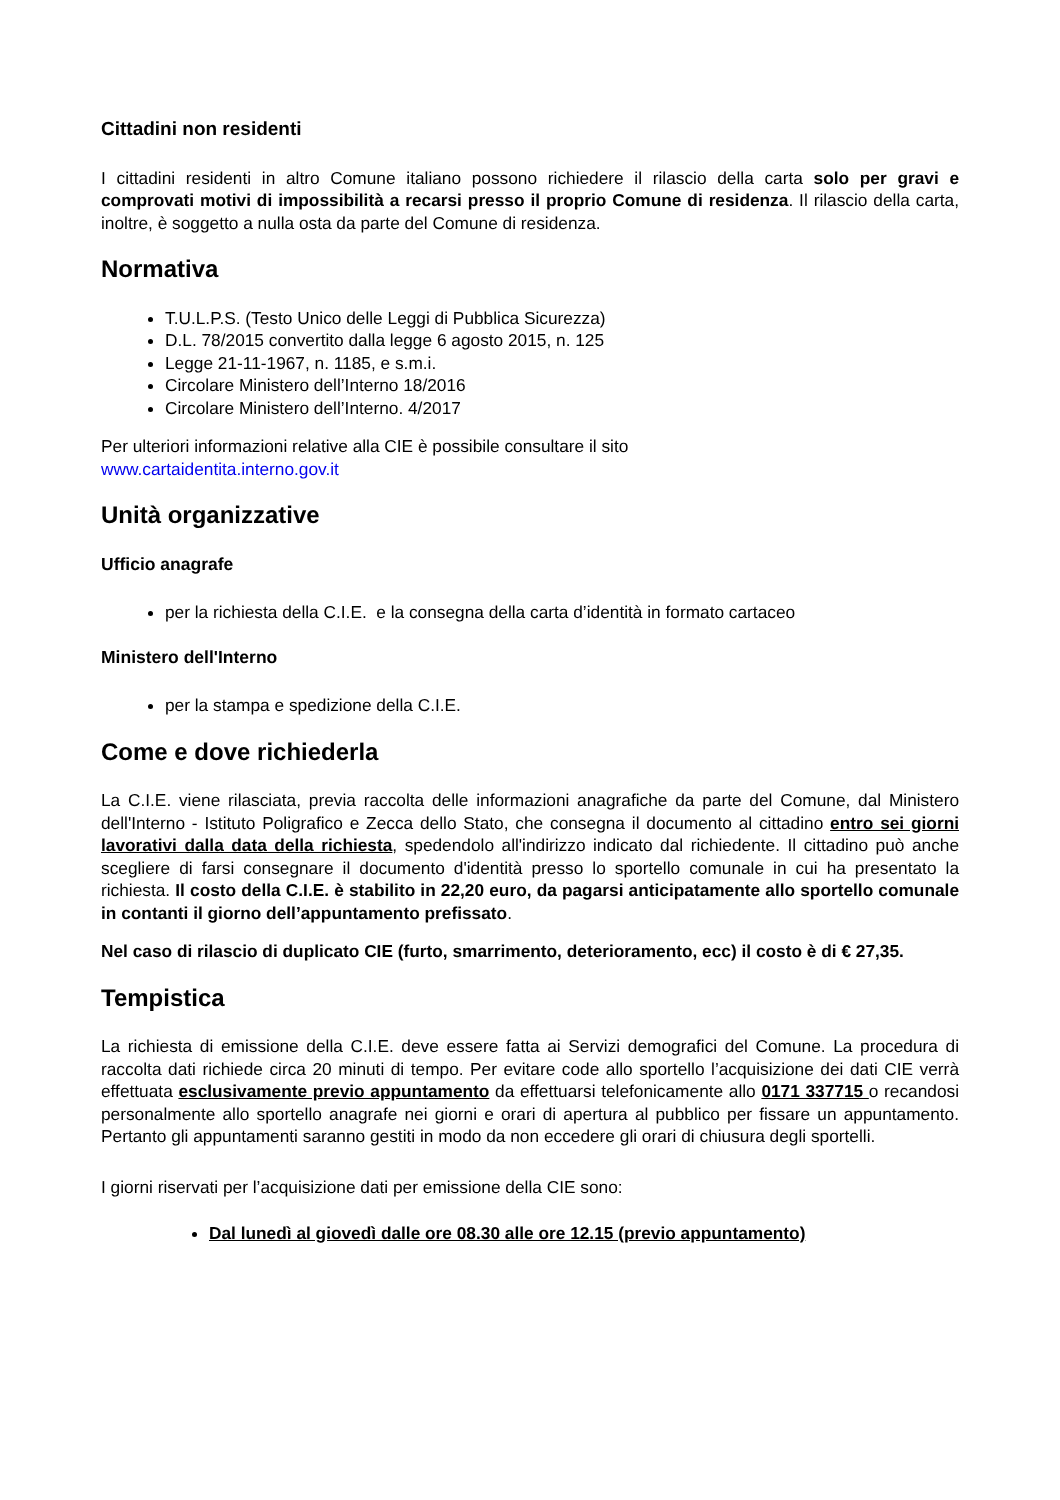Cittadini non residenti
I cittadini residenti in altro Comune italiano possono richiedere il rilascio della carta solo per gravi e comprovati motivi di impossibilità a recarsi presso il proprio Comune di residenza. Il rilascio della carta, inoltre, è soggetto a nulla osta da parte del Comune di residenza.
Normativa
T.U.L.P.S. (Testo Unico delle Leggi di Pubblica Sicurezza)
D.L. 78/2015 convertito dalla legge 6 agosto 2015, n. 125
Legge 21-11-1967, n. 1185, e s.m.i.
Circolare Ministero dell’Interno 18/2016
Circolare Ministero dell’Interno. 4/2017
Per ulteriori informazioni relative alla CIE è possibile consultare il sito
www.cartaidentita.interno.gov.it
Unità organizzative
Ufficio anagrafe
per la richiesta della C.I.E. e la consegna della carta d’identità in formato cartaceo
Ministero dell'Interno
per la stampa e spedizione della C.I.E.
Come e dove richiederla
La C.I.E. viene rilasciata, previa raccolta delle informazioni anagrafiche da parte del Comune, dal Ministero dell'Interno - Istituto Poligrafico e Zecca dello Stato, che consegna il documento al cittadino entro sei giorni lavorativi dalla data della richiesta, spedendolo all'indirizzo indicato dal richiedente. Il cittadino può anche scegliere di farsi consegnare il documento d'identità presso lo sportello comunale in cui ha presentato la richiesta. Il costo della C.I.E. è stabilito in 22,20 euro, da pagarsi anticipatamente allo sportello comunale in contanti il giorno dell’appuntamento prefissato.
Nel caso di rilascio di duplicato CIE (furto, smarrimento, deterioramento, ecc) il costo è di € 27,35.
Tempistica
La richiesta di emissione della C.I.E. deve essere fatta ai Servizi demografici del Comune. La procedura di raccolta dati richiede circa 20 minuti di tempo. Per evitare code allo sportello l’acquisizione dei dati CIE verrà effettuata esclusivamente previo appuntamento da effettuarsi telefonicamente allo 0171 337715 o recandosi personalmente allo sportello anagrafe nei giorni e orari di apertura al pubblico per fissare un appuntamento. Pertanto gli appuntamenti saranno gestiti in modo da non eccedere gli orari di chiusura degli sportelli.
I giorni riservati per l’acquisizione dati per emissione della CIE sono:
Dal lunedì al giovedì dalle ore 08.30 alle ore 12.15 (previo appuntamento)